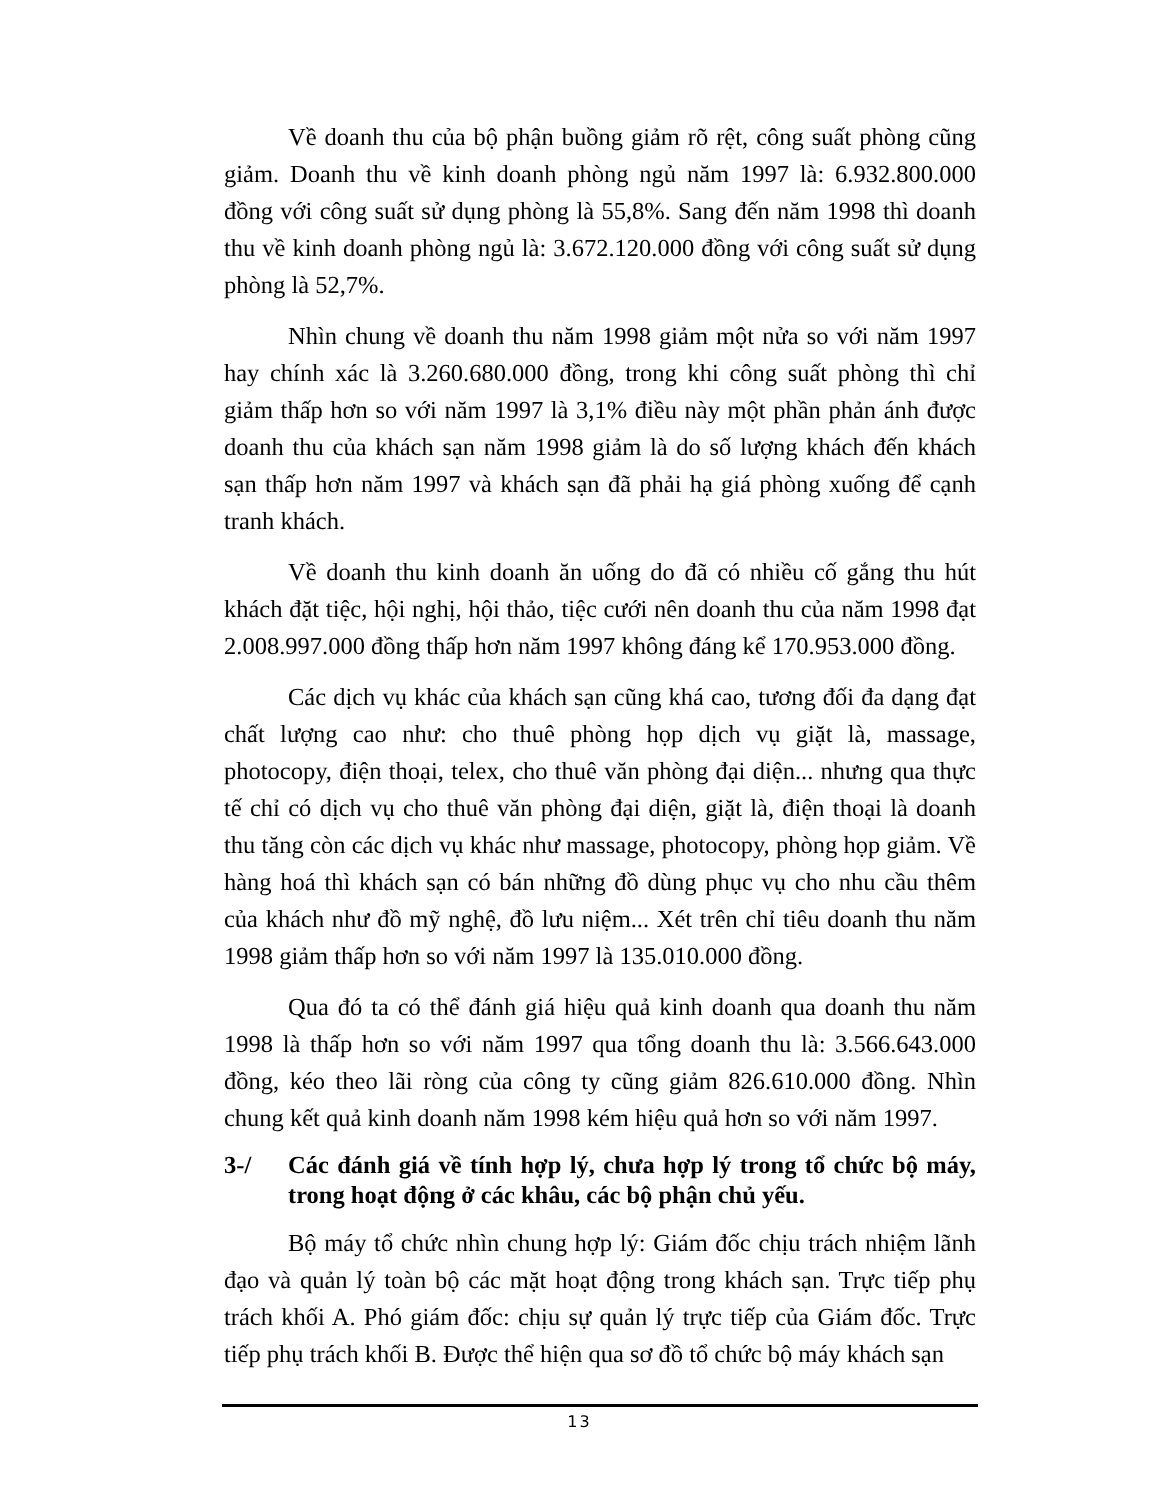Về doanh thu của bộ phận buồng giảm rõ rệt, công suất phòng cũng giảm. Doanh thu về kinh doanh phòng ngủ năm 1997 là: 6.932.800.000 đồng với công suất sử dụng phòng là 55,8%. Sang đến năm 1998 thì doanh thu về kinh doanh phòng ngủ là: 3.672.120.000 đồng với công suất sử dụng phòng là 52,7%.
Nhìn chung về doanh thu năm 1998 giảm một nửa so với năm 1997 hay chính xác là 3.260.680.000 đồng, trong khi công suất phòng thì chỉ giảm thấp hơn so với năm 1997 là 3,1% điều này một phần phản ánh được doanh thu của khách sạn năm 1998 giảm là do số lượng khách đến khách sạn thấp hơn năm 1997 và khách sạn đã phải hạ giá phòng xuống để cạnh tranh khách.
Về doanh thu kinh doanh ăn uống do đã có nhiều cố gắng thu hút khách đặt tiệc, hội nghị, hội thảo, tiệc cưới nên doanh thu của năm 1998 đạt 2.008.997.000 đồng thấp hơn năm 1997 không đáng kể 170.953.000 đồng.
Các dịch vụ khác của khách sạn cũng khá cao, tương đối đa dạng đạt chất lượng cao như: cho thuê phòng họp dịch vụ giặt là, massage, photocopy, điện thoại, telex, cho thuê văn phòng đại diện... nhưng qua thực tế chỉ có dịch vụ cho thuê văn phòng đại diện, giặt là, điện thoại là doanh thu tăng còn các dịch vụ khác như massage, photocopy, phòng họp giảm. Về hàng hoá thì khách sạn có bán những đồ dùng phục vụ cho nhu cầu thêm của khách như đồ mỹ nghệ, đồ lưu niệm... Xét trên chỉ tiêu doanh thu năm 1998 giảm thấp hơn so với năm 1997 là 135.010.000 đồng.
Qua đó ta có thể đánh giá hiệu quả kinh doanh qua doanh thu năm 1998 là thấp hơn so với năm 1997 qua tổng doanh thu là: 3.566.643.000 đồng, kéo theo lãi ròng của công ty cũng giảm 826.610.000 đồng. Nhìn chung kết quả kinh doanh năm 1998 kém hiệu quả hơn so với năm 1997.
3-/ Các đánh giá về tính hợp lý, chưa hợp lý trong tổ chức bộ máy, trong hoạt động ở các khâu, các bộ phận chủ yếu.
Bộ máy tổ chức nhìn chung hợp lý: Giám đốc chịu trách nhiệm lãnh đạo và quản lý toàn bộ các mặt hoạt động trong khách sạn. Trực tiếp phụ trách khối A. Phó giám đốc: chịu sự quản lý trực tiếp của Giám đốc. Trực tiếp phụ trách khối B. Được thể hiện qua sơ đồ tổ chức bộ máy khách sạn
13